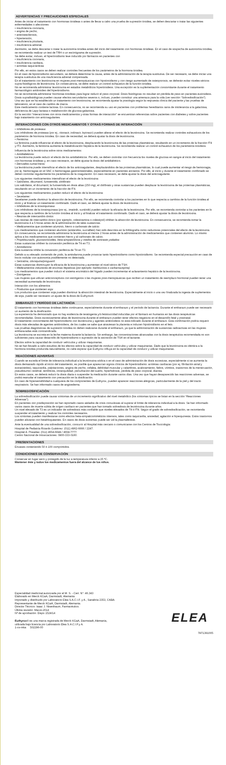ADVERTENCIAS Y PRECAUCIONES ESPECIALES
Antes de iniciar el tratamiento con hormonas tiroideas o antes de llevar a cabo una prueba de supresión tiroidea, se deben descartar o tratar las siguientes enfermedades o afecciones:
• insuficiencia coronaria,
• angina de pecho,
• arterioesclerosis,
• hipertensión,
• insuficiencia pituitaria,
• insuficiencia adrenal.
Asimismo, se debe descartar o tratar la autonomía tiroidea antes del inicio del tratamiento con hormonas tiroideas. En el caso de sospecha de autonomía tiroidea, se recomienda realizar un test de TRH o un escintigrama de supresión.
Se debe evitar, incluso, el hipertiroidismo leve inducido por fármacos en pacientes con
• insuficiencia coronaria,
• insuficiencia cardiaca,
• arritmias taquicárdicas
Por ello, en estos casos se deben realizar controles frecuentes de los parámetros de la hormona tiroidea.
En el caso de hipotiroidismo secundario, se deberá determinar la causa, antes de la administración de la terapia sustitutiva. De ser necesario, se debe iniciar una terapia sustitutiva de una insuficiencia adrenal compensada.
En el tratamiento con levotiroxina en mujeres post-menopáusicas con hipotiroidismo y con riesgo aumentado de osteoporosis, se deberán evitar niveles séricos supra-fisiológicos de levotiroxina. En consecuencia, se debe realizar un control exhaustivo de la función tiroidea.
No se recomienda administrar levotiroxina en estados metabólicos hipertiroideos. Una excepción es la suplementación concomitante durante el tratamiento farmacológico antitiroideo del hipertiroidismo.
No se recomienda administrar hormonas tiroideas para lograr reducir el peso corporal. Dosis fisiológicas no resultan en pérdida de peso en pacientes eutiroideos. Dosis suprafisiológicas pueden causar efectos secundarios severos o, incluso, pueden constituir una amenaza para la vida (ver sección “Sobredosificación”).
Una vez que se ha establecido un tratamiento con levotiroxina, se recomienda ajustar la posología según la respuesta clínica del paciente y las pruebas de laboratorio, en el caso de cambio de marca.
Este medicamento contiene lactosa. En consecuencia, no se recomienda su uso en pacientes con problemas hereditarios raros de intolerancia a la galactosa, deficiencia de Lapp lactasa o malabsorción de glucosa-galactosa.
En la sección “Interacciones con otros medicamentos y otras formas de interacción” se encuentran referencias sobre pacientes con diabetes y sobre pacientes bajo tratamiento con anticoagulantes.
INTERACCIONES CON OTROS MEDICAMENTOS Y OTRAS FORMAS DE INTERACCIÓN
• Inhibidores de proteasa:
Los inhibidores de proteasa (por ej., ritonavir, indinavir, lopinavir) pueden alterar el efecto de la levotiroxina. Se recomienda realizar controles exhaustivos de los parámetros de hormona tiroidea. En caso de necesidad, se deberá ajustar la dosis de levotiroxina.
• Fenitoína:
La fenitoína puede influenciar el efecto de la levotiroxina, desplazando la levotiroxina de las proteínas plasmáticas, resultando en un incremento de la fracción fT4 y fT3. Asimismo, la fenitoína aumenta la metabolización hepática de la levotiroxina. Se recomienda realizar un control exhaustivo de los parámetros tiroideos.
Influencia de la levotiroxina sobre otros medicamentos:
• Antidiabéticos:
La levotiroxina puede reducir el efecto de los antidiabéticos. Por ello, se deben controlar con frecuencia los niveles de glucosa en sangre al inicio del tratamiento con hormonas tiroideas y, en caso necesario, se debe ajustar la dosis del antidiabético.
• Derivados cumarínicos:
La levotiroxina puede intensificar el efecto de los anticoagulantes, desplazándolos de las proteínas plasmáticas, lo cual puede aumentar el riesgo de hemorragia, por ej. hemorragias en el SNC o hemorragias gastrointestinales, especialmente en pacientes ancianos. Por ello, al inicio y durante el tratamiento combinado se deben controlar regularmente los parámetros de la coagulación. En caso necesario, se debe ajustar la dosis del anticoagulante.
Los siguientes medicamentos intensifican el efecto de la levotiroxina:
• Salicilatos, dicumarol, furosemida, clofibrato:
Los salicilatos, el dicumarol, la furosemida en dosis altas (250 mg), el clofibrato y otras sustancias pueden desplazar la levotiroxina de las proteínas plasmáticas, resultando en un incremento de la fracción de fT4.
Los siguientes medicamentos pueden reducir el efecto de la levotiroxina:
• Sevelamer:
Sevelamer puede disminuir la absorción de levotiroxina. Por ello, se recomienda controlar a los pacientes en lo que respecta a cambios de la función tiroidea al inicio y al finalizar un tratamiento combinado. Dado el caso, se deberá ajustar la dosis de levotiroxina.
• Inhibidores de la tirosinquinasa:
Los inhibidores de la tirosinquinasa (por ej., imatinib, sunitinib) pueden reducir la eficacia de la levotiroxina. Por ello, se recomienda controlar a los pacientes en lo que respecta a cambios de la función tiroidea al inicio y al finalizar el tratamiento combinado. Dado el caso, se deberá ajustar la dosis de levotiroxina.
• Resinas de intercambio iónico:
Las resinas de intercambio iónico (por ejemplo, colestiramina o colestipol) inhiben la absorción de levotiroxina. En consecuencia, se recomienda tomar la levotiroxina 4 a 5 horas antes de la administración de tales sustancias.
• Medicamentos que contienen aluminio, hierro o carbonato de calcio:
Los medicamentos que contienen aluminio (antiácidos, sucralfato) han sido descritos en la bibliografía como reductores potenciales del efecto de la levotiroxina. En consecuencia, se recomienda administrar la levotiroxina al menos 2 horas antes de la administración de medicamentos que contienen aluminio. Lo mismo aplica a los medicamentos que contienen hierro y al carbonato de calcio.
• Propiltiouracilo, glucocorticoides, beta-simpatolíticos y medios de contraste yodados:
Estas sustancias inhiben la conversión periférica de T4 en T3.
• Amiodarona:
Esta sustancia inhibe la conversión periférica de T4 en T3.
Debido a su elevado contenido de yodo, la amiodarona puede provocar tanto hipertiroidismo como hipotiroidismo. Se recomienda especial precaución en caso de bocio nodular con autonomía posiblemente no detectada.
• Sertralina, cloroquina/proguanil:
Estas sustancias disminuyen la eficacia de la levotiroxina y aumentan el nivel sérico de TSH.
• Medicamentos inductores de enzimas hepáticas (por ejemplo: barbitúricos o carbamazepina)
Los medicamentos que pueden inducir el sistema enzimático del hígado pueden incrementar el aclaramiento hepático de la levotiroxina.
• Estrógenos:
Las mujeres que utilizan anticonceptivos con estrógenos o las mujeres post-menopáusicas que reciben un tratamiento de reemplazo hormonal pueden tener una necesidad aumentada de levotiroxina.
Interacción con los alimentos
• Productos que contienen soja:
Los productos que contienen soja pueden disminuir la absorción intestinal de levotiroxina. Especialmente al inicio o una vez finalizada la ingesta de suplementos de soja, puede ser necesario un ajuste de la dosis de Euthyrox®.
EMBARAZO Y PERÍODO DE LACTANCIA
El tratamiento con hormonas tiroideas debe continuarse, especialmente durante el embarazo y el período de lactancia. Durante el embarazo puede ser necesario un aumento de la dosificación.
La experiencia ha demostrado que no hay evidencia de teratogenia y/o fetotoxicidad inducidas por el fármaco en humanos en las dosis terapéuticas recomendadas. Dosis excesivamente altas de levotiroxina durante el embarazo pueden tener efectos negativos en el desarrollo fetal y postnatal.
El tratamiento concomitante del hipertiroidismo con levotiroxina y agentes antitiroideos no está indicado durante el embarazo. Esta combinación podría requerir dosis más elevadas de agentes antitiroideos, de los cuales se sabe que atraviesan la placenta e inducen hipotiroidismo en el feto.
Las pruebas diagnósticas de supresión tiroidea no deben realizarse durante el embarazo, ya que la administración de sustancias radioactivas en las mujeres embarazadas está contraindicada.
La levotiroxina se excreta en la leche materna durante la lactancia. Sin embargo, las concentraciones alcanzadas con la dosis terapéutica recomendada no son suficientes para causar desarrollo de hipertiroidismo o supresión de la secreción de TSH en el lactante.
Efectos sobre la capacidad de conducir vehículos y utilizar maquinarias.
No se han llevado a cabo estudios de los efectos sobre la capacidad de conducir vehículos y utilizar maquinarias. Dado que la levotiroxina es idéntica a la hormona tiroidea producida naturalmente, no cabe esperar que Euthyrox influya en la capacidad de conducir y utilizar maquinarias.
REACCIONES ADVERSAS
Cuando se exceda el límite de tolerancia individual a la levotiroxina sódica o en el caso de administración de dosis excesivas, especialmente si se aumenta la dosis demasiado rápido al inicio del tratamiento, es posible que aparezcan signos clínicos de hipertiroidismo: arritmias cardíacas (por ej. fibrilación atrial y extrasístoles), taquicardia, palpitaciones, angina de pecho, cefalea, debilidad muscular y calambres, acaloramiento, fiebre, vómitos, trastornos de la menstruación, pseudotumor cerebral, temblores, intranquilidad, perturbación del sueño, hiperhidrosis, pérdida de peso corporal, diarrea.
En estos casos, se deberá reducir la dosis diaria o suspender la medicación durante varios días. Una vez que hayan desaparecido las reacciones adversas, se podrá reanudar el tratamiento con precaución en la dosificación.
En caso de hipersensibilidad a cualquiera de los componentes de Euthyrox, pueden aparecer reacciones alérgicas, particularmente de la piel y del tracto respiratorio. Se han informado casos de angioedema.
SOBREDOSIFICACIÓN
La sobredosificación puede causar síntomas de un incremento significativo del nivel metabólico (los síntomas típicos se listan en la sección “Reacciones Adversas”).
En pacientes con predisposición se han reportado casos aislados de crisis convulsivas al superar el límite de tolerancia individual a la dosis. Se han informado varios casos de muerte súbita de origen cardíaco en pacientes que han tomado sobredosis de levotiroxina durante años.
Un nivel elevado de T3 es un indicador de sobredosis más confiable que niveles elevados de T4 ó fT4. Según el grado de sobredosificación, se recomienda suspender el tratamiento y realizar los controles necesarios.
Los síntomas pueden manifestarse como efectos beta-simpaticomiméticos intensos, tales como taquicardia, ansiedad, agitación e hiperquinesia. Estos trastornos pueden aliviarse con betabloqueantes. En casos de dosis extremas puede ser útil la plasmaféresis.
Ante la eventualidad de una sobredosificación, concurrir al Hospital más cercano o comunicarse con los Centros de Toxicología:
Hospital de Pediatría Ricardo Gutiérrez: (011) 4962-6666 / 2247.
Hospital A. Posadas: (011) 4654-6648 / 4658-7777.
Centro Nacional de Intoxicaciones: 0800-333-0160.
PRESENTACIONES
Envases conteniendo 50 ó 100 comprimidos.
CONDICIONES DE CONSERVACIÓN
Conservar en lugar seco y protegido de la luz a temperatura inferior a 25 ºC.
Mantener éste y todos los medicamentos fuera del alcance de los niños.
Especialidad medicinal autorizada por el M. S. - Cert. N°: 46.343
Elaborado en Merck KGaA, Darmstadt, Alemania
Importado y distribuido por Laboratorio Elea S.A.C.I.F. y A., Sanabria 2353, CABA.
Representante de Merck KGaA, Darmstadt, Alemania.
Director Técnico: Isaac J. Nisenbaum, Farmacéutico.
Última revisión: Marzo-2014
Nº de aprobación: Dispo 1524/14
ELEA
Euthyrox® es una marca registrada de Merck KGaA, Darmstadt, Alemania,
utilizada bajo licencia por Laboratorio Elea S.A.C.I.F.y A.
1-cs-mka 502296-00
7871391005